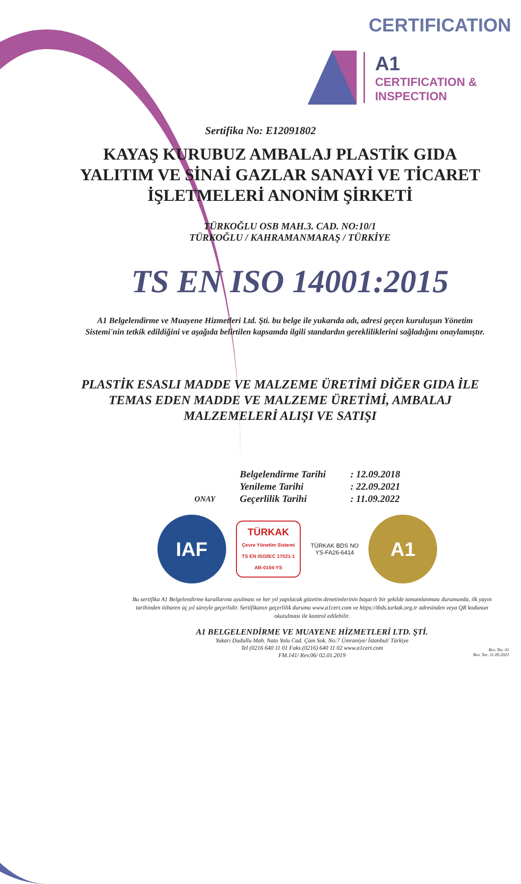CERTIFICATION
A1
CERTIFICATION &
INSPECTION
Sertifika No: E12091802
KAYAŞ KURUBUZ AMBALAJ PLASTİK GIDA
YALITIM VE SİNAİ GAZLAR SANAYİ VE TİCARET
İŞLETMELERİ ANONİM ŞİRKETİ
TÜRKOĞLU OSB MAH.3. CAD. NO:10/1
TÜRKOĞLU / KAHRAMANMARAŞ / TÜRKİYE
TS EN ISO 14001:2015
A1 Belgelendirme ve Muayene Hizmetleri Ltd. Şti. bu belge ile yukarıda adı, adresi geçen kuruluşun Yönetim Sistemi'nin tetkik edildiğini ve aşağıda belirtilen kapsamda ilgili standardın gerekliliklerini sağladığını onaylamıştır.
PLASTİK ESASLI MADDE VE MALZEME ÜRETİMİ DİĞER GIDA İLE TEMAS EDEN MADDE VE MALZEME ÜRETİMİ, AMBALAJ MALZEMELERİ ALIŞI VE SATIŞI
ONAY
Belgelendirme Tarihi
Yenileme Tarihi
Geçerlilik Tarihi
: 12.09.2018
: 22.09.2021
: 11.09.2022
IAF
TÜRKAK
Çevre Yönetim Sistemi
TS EN ISO/IEC 17021-1
AB-0104-YS
TÜRKAK BDS NO
YS-FA26-6414
A1
Bu sertifika A1 Belgelendirme kurallarına uyulması ve her yıl yapılacak gözetim denetimlerinin başarılı bir şekilde tamamlanması durumunda, ilk yayın tarihinden itibaren üç yıl süreyle geçerlidir. Sertifikanın geçerlilik durumu www.a1cert.com ve https://tbds.turkak.org.tr adresinden veya QR kodunun okutulması ile kontrol edilebilir.
A1 BELGELENDİRME VE MUAYENE HİZMETLERİ LTD. ŞTİ.
Yukarı Dudullu Mah. Nato Yolu Cad. Çam Sok. No:7 Ümraniye/ İstanbul/ Türkiye
Tel (0216 640 11 01 Faks (0216) 640 11 02 www.a1cert.com
FM.141/ Rev.06/ 02.01.2019
Rev. No: 01
Rev. Tar.:11.09.2021